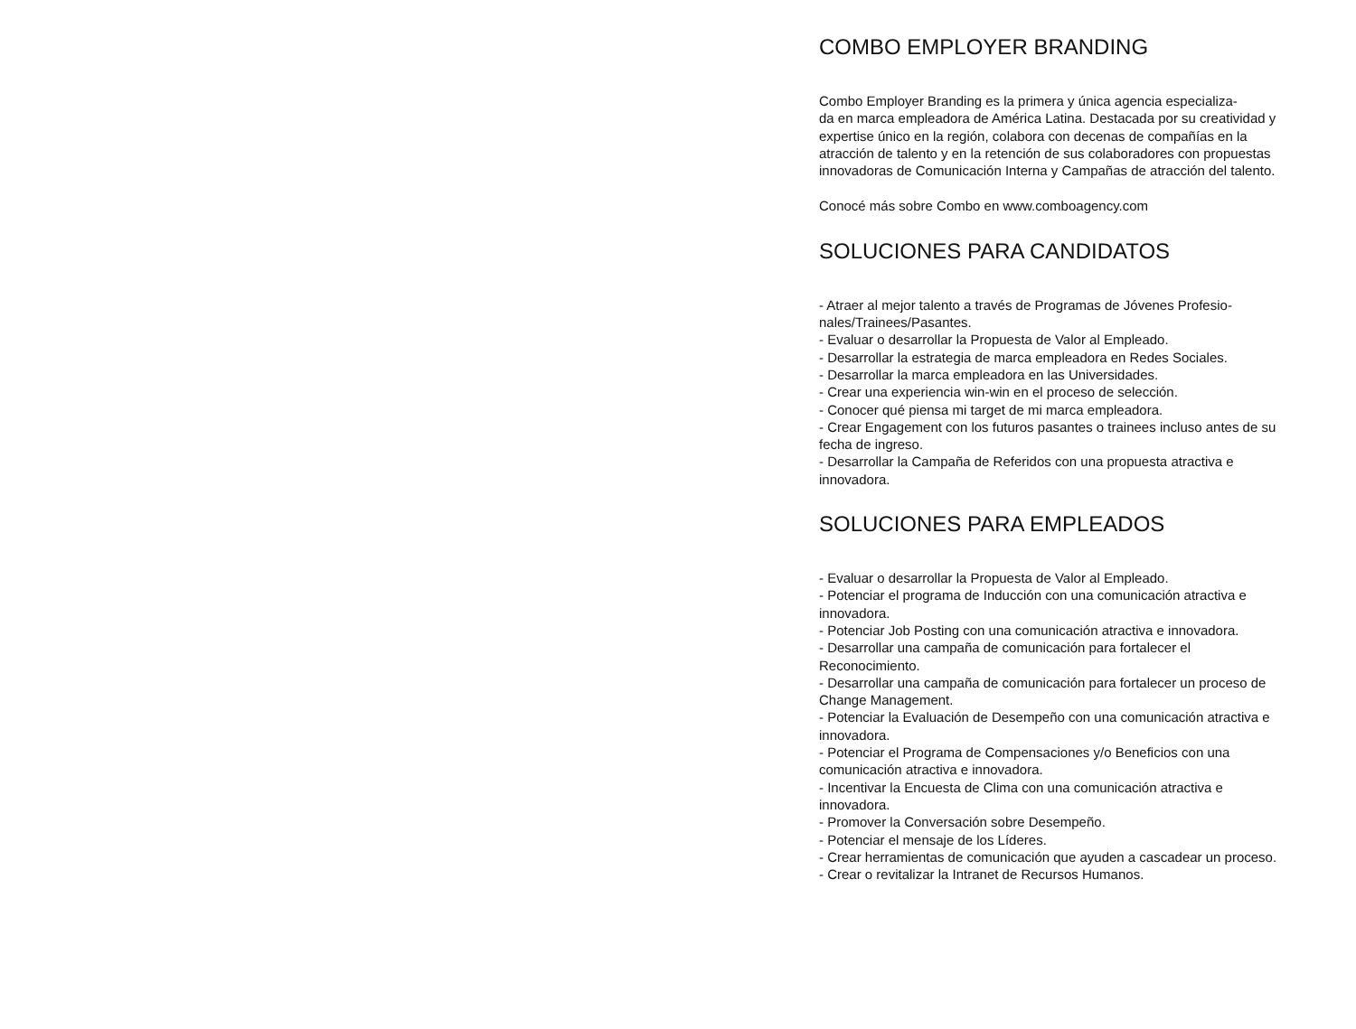COMBO EMPLOYER BRANDING
Combo Employer Branding es la primera y única agencia especializa-
da en marca empleadora de América Latina. Destacada por su creatividad y expertise único en la región, colabora con decenas de compañías en la atracción de talento y en la retención de sus colaboradores con propuestas innovadoras de Comunicación Interna y Campañas de atracción del talento.
Conocé más sobre Combo en www.comboagency.com
SOLUCIONES PARA CANDIDATOS
- Atraer al mejor talento a través de Programas de Jóvenes Profesio-
nales/Trainees/Pasantes.
- Evaluar o desarrollar la Propuesta de Valor al Empleado.
- Desarrollar la estrategia de marca empleadora en Redes Sociales.
- Desarrollar la marca empleadora en las Universidades.
- Crear una experiencia win-win en el proceso de selección.
- Conocer qué piensa mi target de mi marca empleadora.
- Crear Engagement con los futuros pasantes o trainees incluso antes de su fecha de ingreso.
- Desarrollar la Campaña de Referidos con una propuesta atractiva e innovadora.
SOLUCIONES PARA EMPLEADOS
- Evaluar o desarrollar la Propuesta de Valor al Empleado.
- Potenciar el programa de Inducción con una comunicación atractiva e innovadora.
- Potenciar Job Posting con una comunicación atractiva e innovadora.
- Desarrollar una campaña de comunicación para fortalecer el Reconocimiento.
- Desarrollar una campaña de comunicación para fortalecer un proceso de Change Management.
- Potenciar la Evaluación de Desempeño con una comunicación atractiva e innovadora.
- Potenciar el Programa de Compensaciones y/o Beneficios con una comunicación atractiva e innovadora.
- Incentivar la Encuesta de Clima con una comunicación atractiva e innovadora.
- Promover la Conversación sobre Desempeño.
- Potenciar el mensaje de los Líderes.
- Crear herramientas de comunicación que ayuden a cascadear un proceso.
- Crear o revitalizar la Intranet de Recursos Humanos.